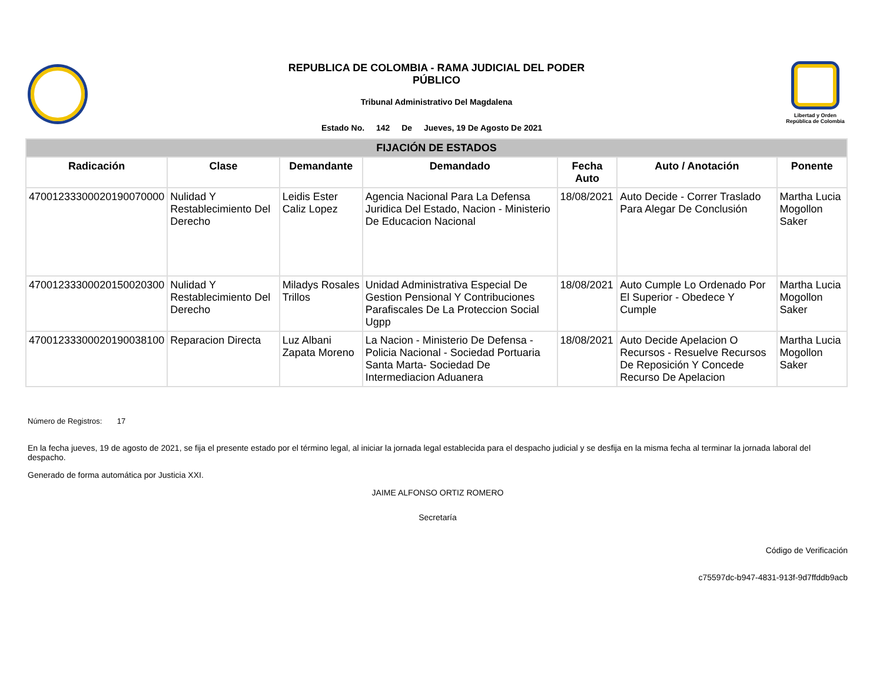REPUBLICA DE COLOMBIA - RAMA JUDICIAL DEL PODER
PÚBLICO
Tribunal Administrativo Del Magdalena
Estado No. 142 De Jueves, 19 De Agosto De 2021
Libertad y Orden
República de Colombia
| FIJACIÓN DE ESTADOS | | | | | | |
| --- | --- | --- | --- | --- | --- | --- |
| Radicación | Clase | Demandante | Demandado | Fecha Auto | Auto / Anotación | Ponente |
| 47001233300020190070000 | Nulidad Y Restablecimiento Del Derecho | Leidis Ester Caliz Lopez | Agencia Nacional Para La Defensa Juridica Del Estado, Nacion - Ministerio De Educacion Nacional | 18/08/2021 | Auto Decide - Correr Traslado Para Alegar De Conclusión | Martha Lucia Mogollon Saker |
| 47001233300020150020300 | Nulidad Y Restablecimiento Del Derecho | Miladys Rosales Trillos | Unidad Administrativa Especial De Gestion Pensional Y Contribuciones Parafiscales De La Proteccion Social Ugpp | 18/08/2021 | Auto Cumple Lo Ordenado Por El Superior - Obedece Y Cumple | Martha Lucia Mogollon Saker |
| 47001233300020190038100 | Reparacion Directa | Luz Albani Zapata Moreno | La Nacion - Ministerio De Defensa - Policia Nacional - Sociedad Portuaria Santa Marta- Sociedad De Intermediacion Aduanera | 18/08/2021 | Auto Decide Apelacion O Recursos - Resuelve Recursos De Reposición Y Concede Recurso De Apelacion | Martha Lucia Mogollon Saker |
Número de Registros: 17
En la fecha jueves, 19 de agosto de 2021, se fija el presente estado por el término legal, al iniciar la jornada legal establecida para el despacho judicial y se desfija en la misma fecha al terminar la jornada laboral del despacho.
Generado de forma automática por Justicia XXI.
JAIME ALFONSO ORTIZ ROMERO
Secretaría
Código de Verificación
c75597dc-b947-4831-913f-9d7ffddb9acb